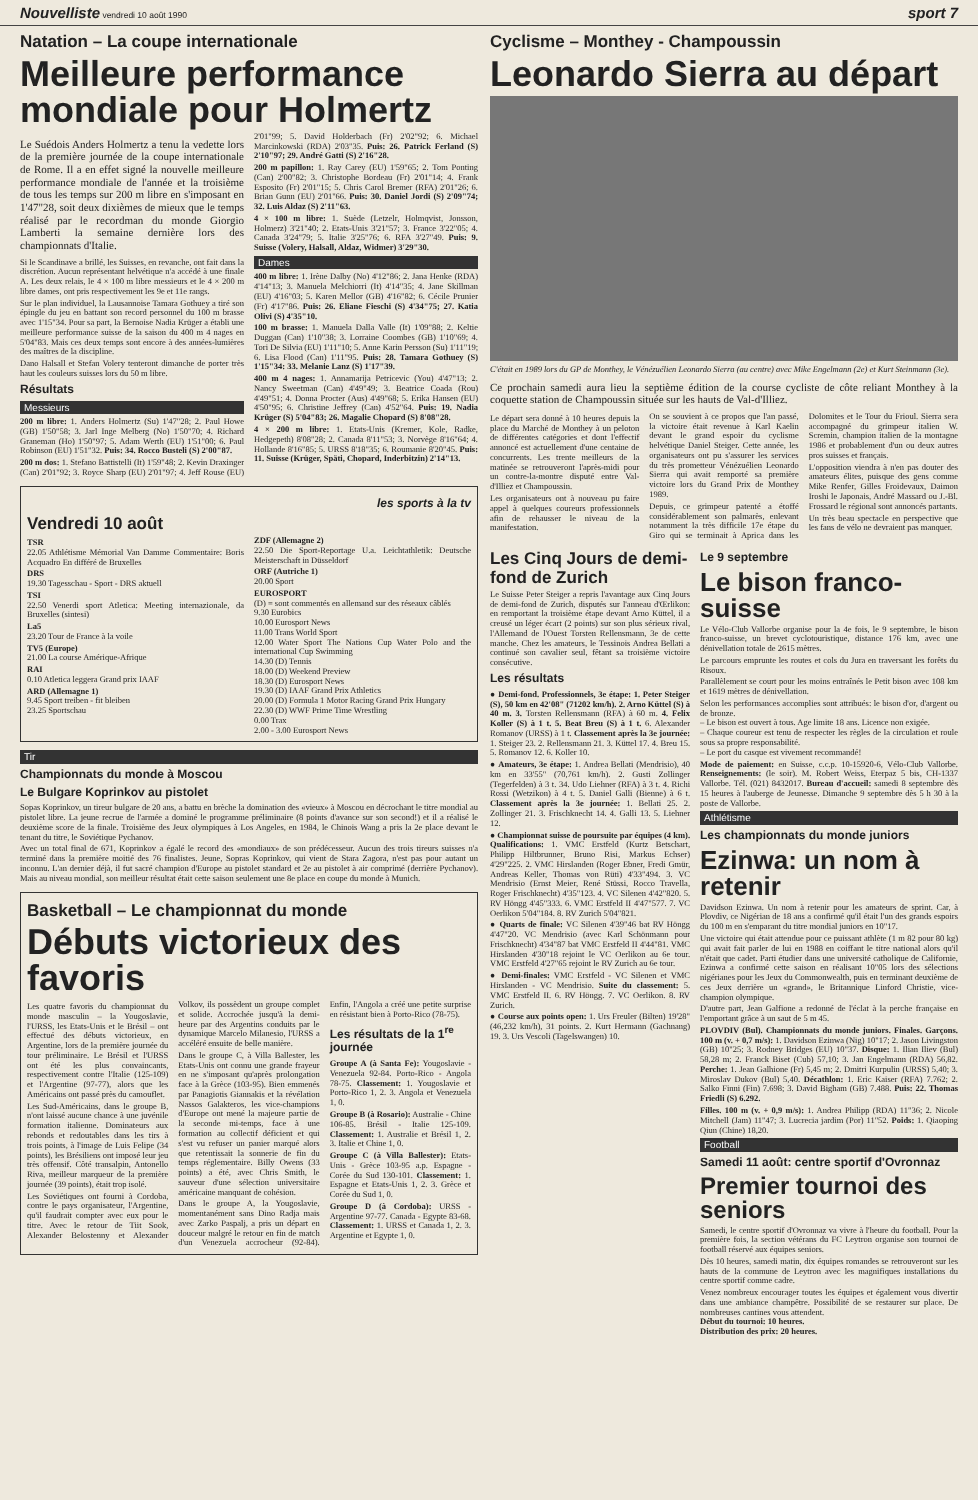Nouvelliste vendredi 10 août 1990 sport 7
Natation – La coupe internationale
Meilleure performance mondiale pour Holmertz
Le Suédois Anders Holmertz a tenu la vedette lors de la première journée de la coupe internationale de Rome. Il a en effet signé la nouvelle meilleure performance mondiale de l'année et la troisième de tous les temps sur 200 m libre en s'imposant en 1'47"28, soit deux dixièmes de mieux que le temps réalisé par le recordman du monde Giorgio Lamberti la semaine dernière lors des championnats d'Italie.
Si le Scandinave a brillé, les Suisses, en revanche, ont fait dans la discrétion. Aucun représentant helvétique n'a accédé à une finale A. Les deux relais, le 4 × 100 m libre messieurs et le 4 × 200 m libre dames, ont pris respectivement les 9e et 11e rangs.
Sur le plan individuel, la Lausannoise Tamara Gothuey a tiré son épingle du jeu en battant son record personnel du 100 m brasse avec 1'15"34. Pour sa part, la Bernoise Nadia Krüger a établi une meilleure performance suisse de la saison du 400 m 4 nages en 5'04"83. Mais ces deux temps sont encore à des années-lumières des maîtres de la discipline.
Dano Halsall et Stefan Volery tenteront dimanche de porter très haut les couleurs suisses lors du 50 m libre.
Résultats
Messieurs
200 m libre: 1. Anders Holmertz (Su) 1'47"28; 2. Paul Howe (GB) 1'50"58; 3. Jarl Inge Melberg (No) 1'50"70; 4. Richard Graneman (Ho) 1'50"97; 5. Adam Werth (EU) 1'51"00; 6. Paul Robinson (EU) 1'51"32. Puis: 34. Rocco Busteli (S) 2'00"87.
200 m dos: 1. Stefano Battistelli (It) 1'59"48; 2. Kevin Draxinger (Can) 2'01"92; 3. Royce Sharp (EU) 2'01"97; 4. Jeff Rouse (EU) 2'01"99; 5. David Holderbach (Fr) 2'02"92; 6. Michael Marcinkowski (RDA) 2'03"35. Puis: 26. Patrick Ferland (S) 2'10"97; 29. André Gatti (S) 2'16"28.
200 m papillon: 1. Ray Carey (EU) 1'59"65; 2. Tom Ponting (Can) 2'00"82; 3. Christophe Bordeau (Fr) 2'01"14; 4. Frank Esposito (Fr) 2'01"15; 5. Chris Carol Bremer (RFA) 2'01"26; 6. Brian Gunn (EU) 2'01"66. Puis: 30. Daniel Jordi (S) 2'09"74; 32. Luis Aldaz (S) 2'11"63.
4 × 100 m libre: 1. Suède (Letzelr, Holmqvist, Jonsson, Holmerz) 3'21"40; 2. Etats-Unis 3'21"57; 3. France 3'22"05; 4. Canada 3'24"79; 5. Italie 3'25"76; 6. RFA 3'27"49. Puis: 9. Suisse (Volery, Halsall, Aldaz, Widmer) 3'29"30.
Dames
400 m libre: 1. Irène Dalby (No) 4'12"86; 2. Jana Henke (RDA) 4'14"13; 3. Manuela Melchiorri (It) 4'14"35; 4. Jane Skillman (EU) 4'16"03; 5. Karen Mellor (GB) 4'16"82; 6. Cécile Prunier (Fr) 4'17"86. Puis: 26. Eliane Fieschi (S) 4'34"75; 27. Katia Olivi (S) 4'35"10.
100 m brasse: 1. Manuela Dalla Valle (It) 1'09"88; 2. Keltie Duggan (Can) 1'10"38; 3. Lorraine Coombes (GB) 1'10"69; 4. Tori De Silvia (EU) 1'11"10; 5. Anne Karin Persson (Su) 1'11"19; 6. Lisa Flood (Can) 1'11"95. Puis: 28. Tamara Gothuey (S) 1'15"34: 33. Melanie Lanz (S) 1'17"39.
400 m 4 nages: 1. Annamarija Petricevic (You) 4'47"13; 2. Nancy Sweetman (Can) 4'49"49; 3. Beatrice Coada (Rou) 4'49"51; 4. Donna Procter (Aus) 4'49"68; 5. Erika Hansen (EU) 4'50"95; 6. Christine Jeffrey (Can) 4'52"64. Puis: 19. Nadia Krüger (S) 5'04"83; 26. Magalie Chopard (S) 8'08"28.
4 × 200 m libre: 1. Etats-Unis (Kremer, Kole, Radke, Hedgepeth) 8'08"28; 2. Canada 8'11"53; 3. Norvège 8'16"64; 4. Hollande 8'16"85; 5. URSS 8'18"35; 6. Roumanie 8'20"45. Puis: 11. Suisse (Krüger, Späti, Chopard, Inderbitzin) 2'14"13.
les sports à la tv
Vendredi 10 août
TSR
22.05 Athlétisme Mémorial Van Damme Commentaire: Boris Acquadro En différé de Bruxelles
DRS
19.30 Tagesschau - Sport - DRS aktuell
TSI
22.50 Venerdi sport Atletica: Meeting internazionale, da Bruxelles (sintesi)
La5
23.20 Tour de France à la voile
TV5 (Europe)
21.00 La course Amérique-Afrique
RAI
0.10 Atletica leggera Grand prix IAAF
ARD (Allemagne 1)
9.45 Sport treiben - fit bleiben
23.25 Sportschau
ZDF (Allemagne 2)
22.50 Die Sport-Reportage U.a. Leichtathletik: Deutsche Meisterschaft in Düsseldorf
ORF (Autriche 1)
20.00 Sport
EUROSPORT
(D) = sont commentés en allemand sur des réseaux câblés
9.30 Eurobics
10.00 Eurosport News
11.00 Trans World Sport
12.00 Water Sport The Nations Cup Water Polo and the international Cup Swimming
14.30 (D) Tennis
18.00 (D) Weekend Preview
18.30 (D) Eurosport News
19.30 (D) IAAF Grand Prix Athletics
20.00 (D) Formula 1 Motor Racing Grand Prix Hungary
22.30 (D) WWF Prime Time Wrestling
0.00 Trax
2.00 - 3.00 Eurosport News
Tir
Championnats du monde à Moscou
Le Bulgare Koprinkov au pistolet
Sopas Koprinkov, un tireur bulgare de 20 ans, a battu en brèche la domination des «vieux» à Moscou en décrochant le titre mondial au pistolet libre. La jeune recrue de l'armée a dominé le programme préliminaire (8 points d'avance sur son second!) et il a réalisé le deuxième score de la finale. Troisième des Jeux olympiques à Los Angeles, en 1984, le Chinois Wang a pris la 2e place devant le tenant du titre, le Soviétique Pychanov.
Avec un total final de 671, Koprinkov a égalé le record des «mondiaux» de son prédécesseur. Aucun des trois tireurs suisses n'a terminé dans la première moitié des 76 finalistes. Jeune, Sopras Koprinkov, qui vient de Stara Zagora, n'est pas pour autant un inconnu. L'an dernier déjà, il fut sacré champion d'Europe au pistolet standard et 2e au pistolet à air comprimé (derrière Pychanov). Mais au niveau mondial, son meilleur résultat était cette saison seulement une 8e place en coupe du monde à Munich.
Basketball – Le championnat du monde
Débuts victorieux des favoris
Les quatre favoris du championnat du monde masculin – la Yougoslavie, l'URSS, les Etats-Unis et le Brésil – ont effectué des débuts victorieux, en Argentine, lors de la première journée du tour préliminaire. Le Brésil et l'URSS ont été les plus convaincants, respectivement contre l'Italie (125-109) et l'Argentine (97-77), alors que les Américains ont passé près du camouflet.
Les Sud-Américains, dans le groupe B, n'ont laissé aucune chance à une juvénile formation italienne. Dominateurs aux rebonds et redoutables dans les tirs à trois points, à l'image de Luis Felipe (34 points), les Brésiliens ont imposé leur jeu très offensif. Côté transalpin, Antonello Riva, meilleur marqueur de la première journée (39 points), était trop isolé.
Les Soviétiques ont fourni à Cordoba, contre le pays organisateur, l'Argentine, qu'il faudrait compter avec eux pour le titre. Avec le retour de Tiit Sook, Alexander Belostenny et Alexander Volkov, ils possèdent un groupe complet et solide. Accrochée jusqu'à la demi-heure par des Argentins conduits par le dynamique Marcelo Milanesio, l'URSS a accéléré ensuite de belle manière.
Dans le groupe C, à Villa Ballester, les Etats-Unis ont connu une grande frayeur en ne s'imposant qu'après prolongation face à la Grèce (103-95). Bien emmenés par Panagiotis Giannakis et la révélation Nassos Galakteros, les vice-champions d'Europe ont mené la majeure partie de la seconde mi-temps, face à une formation au collectif déficient et qui s'est vu refuser un panier marqué alors que retentissait la sonnerie de fin du temps réglementaire. Billy Owens (33 points) a été, avec Chris Smith, le sauveur d'une sélection universitaire américaine manquant de cohésion.
Dans le groupe A, la Yougoslavie, momentanément sans Dino Radja mais avec Zarko Paspalj, a pris un départ en douceur malgré le retour en fin de match d'un Venezuela accrocheur (92-84). Enfin, l'Angola a créé une petite surprise en résistant bien à Porto-Rico (78-75).
Les résultats de la 1<sup>re</sup> journée
Groupe A (à Santa Fe): Yougoslavie - Venezuela 92-84. Porto-Rico - Angola 78-75. Classement: 1. Yougoslavie et Porto-Rico 1, 2. 3. Angola et Venezuela 1, 0.
Groupe B (à Rosario): Australie - Chine 106-85. Brésil - Italie 125-109. Classement: 1. Australie et Brésil 1, 2. 3. Italie et Chine 1, 0.
Groupe C (à Villa Ballester): Etats-Unis - Grèce 103-95 a.p. Espagne - Corée du Sud 130-101. Classement: 1. Espagne et Etats-Unis 1, 2. 3. Grèce et Corée du Sud 1, 0.
Groupe D (à Cordoba): URSS - Argentine 97-77. Canada - Egypte 83-68. Classement: 1. URSS et Canada 1, 2. 3. Argentine et Egypte 1, 0.
Cyclisme – Monthey - Champoussin
Leonardo Sierra au départ
C'était en 1989 lors du GP de Monthey, le Vénézuélien Leonardo Sierra (au centre) avec Mike Engelmann (2e) et Kurt Steinmann (3e).
Ce prochain samedi aura lieu la septième édition de la course cycliste de côte reliant Monthey à la coquette station de Champoussin située sur les hauts de Val-d'Illiez.
Le départ sera donné à 10 heures depuis la place du Marché de Monthey à un peloton de différentes catégories et dont l'effectif annoncé est actuellement d'une centaine de concurrents. Les trente meilleurs de la matinée se retrouveront l'après-midi pour un contre-la-montre disputé entre Val-d'Illiez et Champoussin.
Les organisateurs ont à nouveau pu faire appel à quelques coureurs professionnels afin de rehausser le niveau de la manifestation.
On se souvient à ce propos que l'an passé, la victoire était revenue à Karl Kaelin devant le grand espoir du cyclisme helvétique Daniel Steiger. Cette année, les organisateurs ont pu s'assurer les services du très prometteur Vénézuélien Leonardo Sierra qui avait remporté sa première victoire lors du Grand Prix de Monthey 1989.
Depuis, ce grimpeur patenté a étoffé considérablement son palmarès, enlevant notamment la très difficile 17e étape du Giro qui se terminait à Aprica dans les Dolomites et le Tour du Frioul. Sierra sera accompagné du grimpeur italien W. Scremin, champion italien de la montagne 1986 et probablement d'un ou deux autres pros suisses et français.
L'opposition viendra à n'en pas douter des amateurs élites, puisque des gens comme Mike Renfer, Gilles Froidevaux, Daimon Iroshi le Japonais, André Massard ou J.-Bl. Frossard le régional sont annoncés partants.
Un très beau spectacle en perspective que les fans de vélo ne devraient pas manquer.
Les Cinq Jours de demi-fond de Zurich
Le Suisse Peter Steiger a repris l'avantage aux Cinq Jours de demi-fond de Zurich, disputés sur l'anneau d'Œrlikon: en remportant la troisième étape devant Arno Küttel, il a creusé un léger écart (2 points) sur son plus sérieux rival, l'Allemand de l'Ouest Torsten Rellensmann, 3e de cette manche. Chez les amateurs, le Tessinois Andrea Bellati a continué son cavalier seul, fêtant sa troisième victoire consécutive.
Les résultats
● Demi-fond. Professionnels, 3e étape: 1. Peter Steiger (S), 50 km en 42'08" (71202 km/h). 2. Arno Küttel (S) à 40 m. 3. Torsten Rellensmann (RFA) à 60 m. 4. Felix Koller (S) à 1 t. 5. Beat Breu (S) à 1 t. 6. Alexander Romanov (URSS) à 1 t. Classement après la 3e journée: 1. Steiger 23. 2. Rellensmann 21. 3. Küttel 17. 4. Breu 15. 5. Romanov 12. 6. Koller 10.
● Amateurs, 3e étape: 1. Andrea Bellati (Mendrisio), 40 km en 33'55" (70,761 km/h). 2. Gusti Zollinger (Tegerfelden) à 3 t. 34. Udo Liehner (RFA) à 3 t. 4. Richi Rossi (Wetzikon) à 4 t. 5. Daniel Galli (Bienne) à 6 t. Classement après la 3e journée: 1. Bellati 25. 2. Zollinger 21. 3. Frischknecht 14. 4. Galli 13. 5. Liehner 12.
● Championnat suisse de poursuite par équipes (4 km). Qualifications: 1. VMC Erstfeld (Kurtz Betschart, Philipp Hiltbrunner, Bruno Risi, Markus Echser) 4'29"225. 2. VMC Hirslanden (Roger Ebner, Fredi Gmür, Andreas Keller, Thomas von Rüti) 4'33"494. 3. VC Mendrisio (Ernst Meier, René Stüssi, Rocco Travella, Roger Frischknecht) 4'35"123. 4. VC Silenen 4'42"820. 5. RV Höngg 4'45"333. 6. VMC Erstfeld II 4'47"577. 7. VC Oerlikon 5'04"184. 8. RV Zurich 5'04"821.
● Quarts de finale: VC Silenen 4'39"46 bat RV Höngg 4'47"20. VC Mendrisio (avec Karl Schönmann pour Frischknecht) 4'34"87 bat VMC Erstfeld II 4'44"81. VMC Hirslanden 4'30"18 rejoint le VC Oerlikon au 6e tour. VMC Erstfeld 4'27"65 rejoint le RV Zurich au 6e tour.
● Demi-finales: VMC Erstfeld - VC Silenen et VMC Hirslanden - VC Mendrisio. Suite du classement: 5. VMC Erstfeld II. 6. RV Höngg. 7. VC Oerlikon. 8. RV Zurich.
● Course aux points open: 1. Urs Freuler (Bilten) 19'28"(46,232 km/h), 31 points. 2. Kurt Hermann (Gachnang) 19. 3. Urs Vescoli (Tagelswangen) 10.
Le 9 septembre
Le bison franco-suisse
Le Vélo-Club Vallorbe organise pour la 4e fois, le 9 septembre, le bison franco-suisse, un brevet cyclotouristique, distance 176 km, avec une dénivellation totale de 2615 mètres.
Le parcours emprunte les routes et cols du Jura en traversant les forêts du Risoux.
Parallèlement se court pour les moins entraînés le Petit bison avec 108 km et 1619 mètres de dénivellation.
Selon les performances accomplies sont attribués: le bison d'or, d'argent ou de bronze.
– Le bison est ouvert à tous. Age limite 18 ans. Licence non exigée.
– Chaque coureur est tenu de respecter les règles de la circulation et roule sous sa propre responsabilité.
– Le port du casque est vivement recommandé!
Mode de paiement: en Suisse, c.c.p. 10-15920-6, Vélo-Club Vallorbe. Renseignements: (le soir). M. Robert Weiss, Eterpaz 5 bis, CH-1337 Vallorbe. Tél. (021) 8432017. Bureau d'accueil: samedi 8 septembre dès 15 heures à l'auberge de Jeunesse. Dimanche 9 septembre dès 5 h 30 à la poste de Vallorbe.
Athlétisme
Les championnats du monde juniors
Ezinwa: un nom à retenir
Davidson Ezinwa. Un nom à retenir pour les amateurs de sprint. Car, à Plovdiv, ce Nigérian de 18 ans a confirmé qu'il était l'un des grands espoirs du 100 m en s'emparant du titre mondial juniors en 10"17.
Une victoire qui était attendue pour ce puissant athlète (1 m 82 pour 80 kg) qui avait fait parler de lui en 1988 en coiffant le titre national alors qu'il n'était que cadet. Parti étudier dans une université catholique de Californie, Ezinwa a confirmé cette saison en réalisant 10"05 lors des sélections nigérianes pour les Jeux du Commonwealth, puis en terminant deuxième de ces Jeux derrière un «grand», le Britannique Linford Christie, vice-champion olympique.
D'autre part, Jean Galfione a redonné de l'éclat à la perche française en l'emportant grâce à un saut de 5 m 45.
PLOVDIV (Bul). Championnats du monde juniors. Finales. Garçons. 100 m (v. + 0,7 m/s): 1. Davidson Ezinwa (Nig) 10"17; 2. Jason Livingston (GB) 10"25; 3. Rodney Bridges (EU) 10"37. Disque: 1. Ilian Iliev (Bul) 58,28 m; 2. Franck Biset (Cub) 57,10; 3. Jan Engelmann (RDA) 56,82. Perche: 1. Jean Galhione (Fr) 5,45 m; 2. Dmitri Kurpulin (URSS) 5,40; 3. Miroslav Dukov (Bul) 5,40. Décathlon: 1. Eric Kaiser (RFA) 7.762; 2. Salko Finni (Fin) 7.698; 3. David Bigham (GB) 7.488. Puis: 22. Thomas Friedli (S) 6.292.
Filles. 100 m (v. + 0,9 m/s): 1. Andrea Philipp (RDA) 11"36; 2. Nicole Mitchell (Jam) 11"47; 3. Lucrecia jardim (Por) 11"52. Poids: 1. Qiaoping Qiun (Chine) 18,20.
Football
Samedi 11 août: centre sportif d'Ovronnaz
Premier tournoi des seniors
Samedi, le centre sportif d'Ovronnaz va vivre à l'heure du football. Pour la première fois, la section vétérans du FC Leytron organise son tournoi de football réservé aux équipes seniors.
Dès 10 heures, samedi matin, dix équipes romandes se retrouveront sur les hauts de la commune de Leytron avec les magnifiques installations du centre sportif comme cadre.
Venez nombreux encourager toutes les équipes et également vous divertir dans une ambiance champêtre. Possibilité de se restaurer sur place. De nombreuses cantines vous attendent.
Début du tournoi: 10 heures.
Distribution des prix: 20 heures.